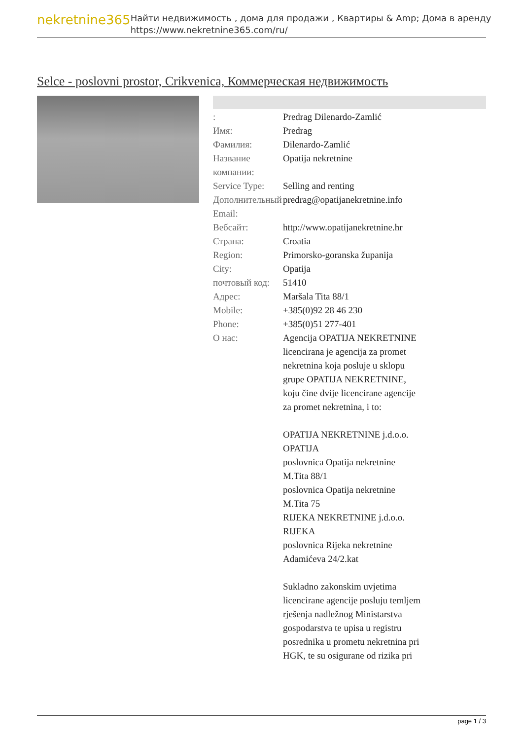nekretnine365
Найти недвижимость , дома для продажи , Квартиры & Amp; Дома в аренду
https://www.nekretnine365.com/ru/
Selce - poslovni prostor, Crikvenica, Коммерческая недвижимость
| : | Predrag Dilenardo-Zamlić |
| Имя: | Predrag |
| Фамилия: | Dilenardo-Zamlić |
| Название компании: | Opatija nekretnine |
| Service Type: | Selling and renting |
| Дополнительный Email: | predrag@opatijanekretnine.info |
| Вебсайт: | http://www.opatijanekretnine.hr |
| Страна: | Croatia |
| Region: | Primorsko-goranska županija |
| City: | Opatija |
| почтовый код: | 51410 |
| Адрес: | Maršala Tita 88/1 |
| Mobile: | +385(0)92 28 46 230 |
| Phone: | +385(0)51 277-401 |
| О нас: | Agencija OPATIJA NEKRETNINE licencirana je agencija za promet nekretnina koja posluje u sklopu grupe OPATIJA NEKRETNINE, koju čine dvije licencirane agencije za promet nekretnina, i to: OPATIJA NEKRETNINE j.d.o.o. OPATIJA poslovnica Opatija nekretnine M.Tita 88/1 poslovnica Opatija nekretnine M.Tita 75 RIJEKA NEKRETNINE j.d.o.o. RIJEKA poslovnica Rijeka nekretnine Adamićeva 24/2.kat Sukladno zakonskim uvjetima licencirane agencije posluju temljem rješenja nadležnog Ministarstva gospodarstva te upisa u registru posrednika u prometu nekretnina pri HGK, te su osigurane od rizika pri |
page 1 / 3